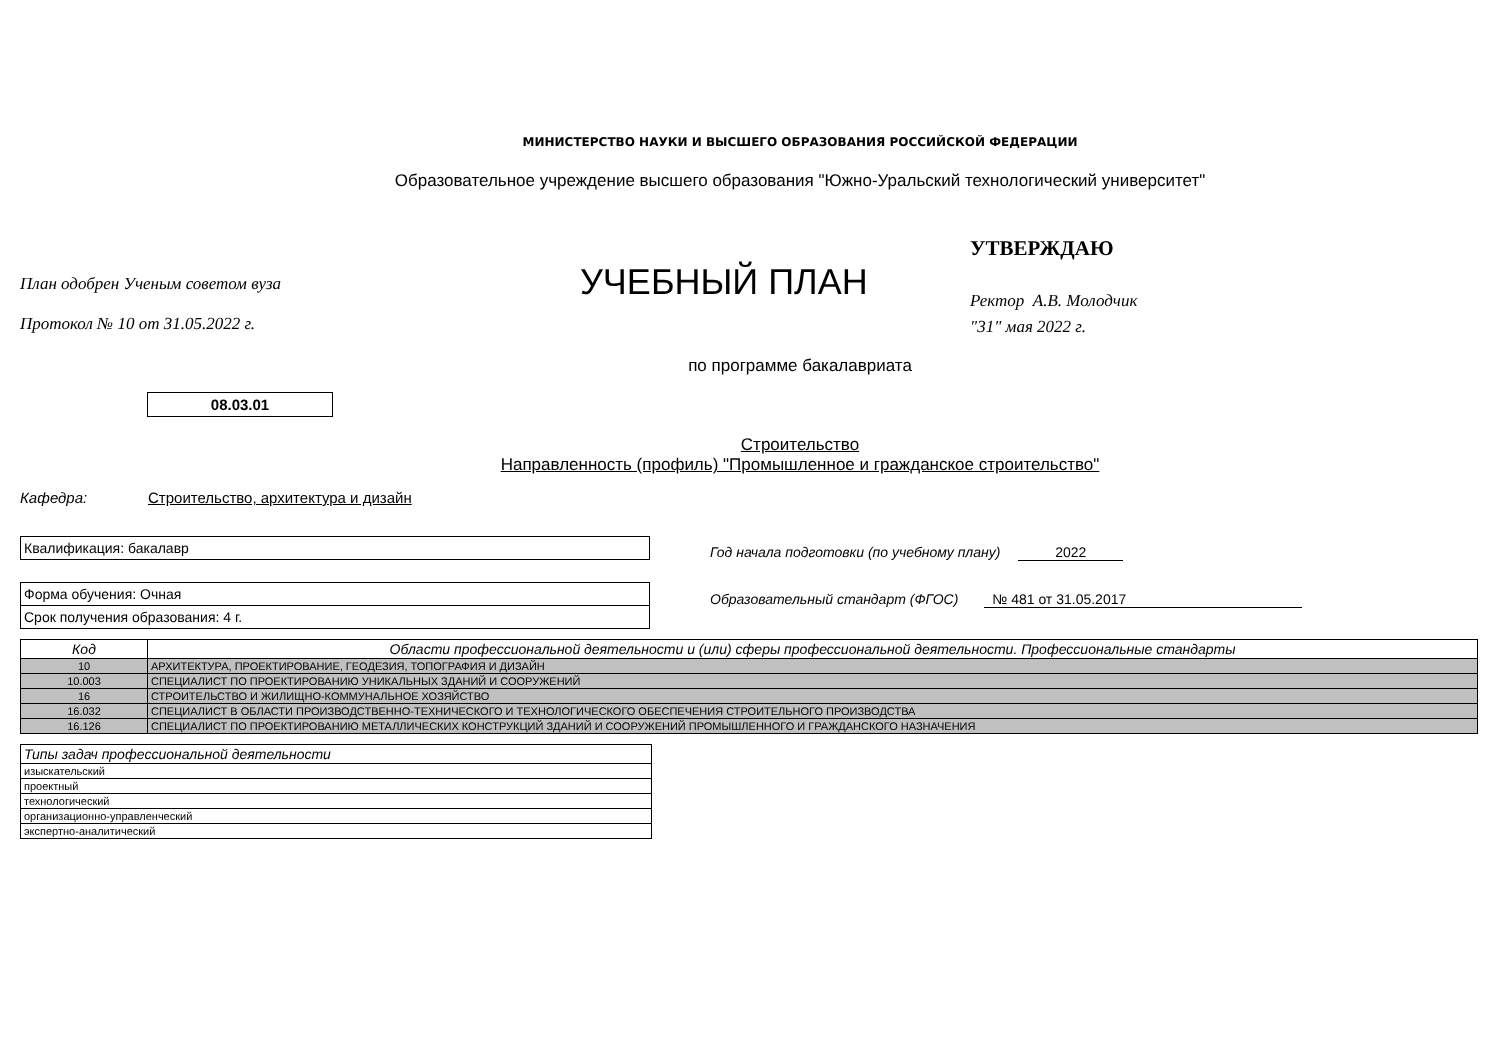МИНИСТЕРСТВО НАУКИ И ВЫСШЕГО ОБРАЗОВАНИЯ РОССИЙСКОЙ ФЕДЕРАЦИИ
Образовательное учреждение высшего образования "Южно-Уральский технологический университет"
План одобрен Ученым советом вуза
Протокол № 10 от 31.05.2022 г.
УЧЕБНЫЙ ПЛАН
УТВЕРЖДАЮ
Ректор А.В. Молодчик
"31" мая 2022 г.
по программе бакалавриата
08.03.01
Строительство
Направленность (профиль) "Промышленное и гражданское строительство"
Кафедра: Строительство, архитектура и дизайн
Квалификация: бакалавр
Форма обучения: Очная
Срок получения образования: 4 г.
Год начала подготовки (по учебному плану) 2022
Образовательный стандарт (ФГОС) № 481 от 31.05.2017
| Код | Области профессиональной деятельности и (или) сферы профессиональной деятельности. Профессиональные стандарты |
| 10 | АРХИТЕКТУРА, ПРОЕКТИРОВАНИЕ, ГЕОДЕЗИЯ, ТОПОГРАФИЯ И ДИЗАЙН |
| 10.003 | СПЕЦИАЛИСТ ПО ПРОЕКТИРОВАНИЮ УНИКАЛЬНЫХ ЗДАНИЙ И СООРУЖЕНИЙ |
| 16 | СТРОИТЕЛЬСТВО И ЖИЛИЩНО-КОММУНАЛЬНОЕ ХОЗЯЙСТВО |
| 16.032 | СПЕЦИАЛИСТ В ОБЛАСТИ ПРОИЗВОДСТВЕННО-ТЕХНИЧЕСКОГО И ТЕХНОЛОГИЧЕСКОГО ОБЕСПЕЧЕНИЯ СТРОИТЕЛЬНОГО ПРОИЗВОДСТВА |
| 16.126 | СПЕЦИАЛИСТ ПО ПРОЕКТИРОВАНИЮ МЕТАЛЛИЧЕСКИХ КОНСТРУКЦИЙ ЗДАНИЙ И СООРУЖЕНИЙ ПРОМЫШЛЕННОГО И ГРАЖДАНСКОГО НАЗНАЧЕНИЯ |
| Типы задач профессиональной деятельности |
| изыскательский |
| проектный |
| технологический |
| организационно-управленческий |
| экспертно-аналитический |